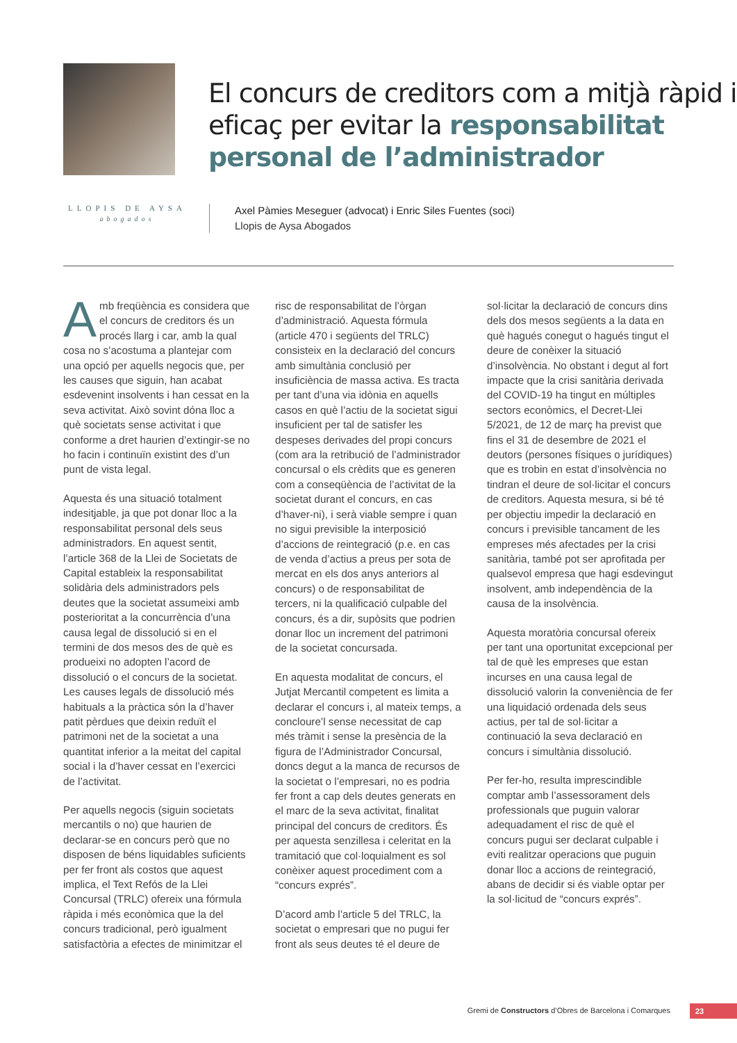El concurs de creditors com a mitjà ràpid i eficaç per evitar la responsabilitat personal de l’administrador
LLOPIS DE AYSA
abogados
Axel Pàmies Meseguer (advocat) i Enric Siles Fuentes (soci)
Llopis de Aysa Abogados
Amb freqüència es considera que el concurs de creditors és un procés llarg i car, amb la qual cosa no s’acostuma a plantejar com una opció per aquells negocis que, per les causes que siguin, han acabat esdevenint insolvents i han cessat en la seva activitat. Això sovint dóna lloc a què societats sense activitat i que conforme a dret haurien d’extingir-se no ho facin i continuïn existint des d’un punt de vista legal.
Aquesta és una situació totalment indesitjable, ja que pot donar lloc a la responsabilitat personal dels seus administradors. En aquest sentit, l’article 368 de la Llei de Societats de Capital estableix la responsabilitat solidària dels administradors pels deutes que la societat assumeixi amb posterioritat a la concurrència d’una causa legal de dissolució si en el termini de dos mesos des de què es produeixi no adopten l’acord de dissolució o el concurs de la societat. Les causes legals de dissolució més habituals a la pràctica són la d’haver patit pèrdues que deixin reduït el patrimoni net de la societat a una quantitat inferior a la meitat del capital social i la d’haver cessat en l’exercici de l’activitat.
Per aquells negocis (siguin societats mercantils o no) que haurien de declarar-se en concurs però que no disposen de béns liquidables suficients per fer front als costos que aquest implica, el Text Refós de la Llei Concursal (TRLC) ofereix una fórmula ràpida i més econòmica que la del concurs tradicional, però igualment satisfactòria a efectes de minimitzar el risc de responsabilitat de l’òrgan d’administració. Aquesta fórmula (article 470 i següents del TRLC) consisteix en la declaració del concurs amb simultània conclusió per insuficiència de massa activa. Es tracta per tant d’una via idònia en aquells casos en què l’actiu de la societat sigui insuficient per tal de satisfer les despeses derivades del propi concurs (com ara la retribució de l’administrador concursal o els crèdits que es generen com a conseqüència de l’activitat de la societat durant el concurs, en cas d’haver-ni), i serà viable sempre i quan no sigui previsible la interposició d’accions de reintegració (p.e. en cas de venda d’actius a preus per sota de mercat en els dos anys anteriors al concurs) o de responsabilitat de tercers, ni la qualificació culpable del concurs, és a dir, supòsits que podrien donar lloc un increment del patrimoni de la societat concursada.
En aquesta modalitat de concurs, el Jutjat Mercantil competent es limita a declarar el concurs i, al mateix temps, a concloure’l sense necessitat de cap més tràmit i sense la presència de la figura de l’Administrador Concursal, doncs degut a la manca de recursos de la societat o l’empresari, no es podria fer front a cap dels deutes generats en el marc de la seva activitat, finalitat principal del concurs de creditors. És per aquesta senzillesa i celeritat en la tramitació que col·loquialment es sol conèixer aquest procediment com a “concurs exprés”.
D’acord amb l’article 5 del TRLC, la societat o empresari que no pugui fer front als seus deutes té el deure de sol·licitar la declaració de concurs dins dels dos mesos següents a la data en què hagués conegut o hagués tingut el deure de conèixer la situació d’insolvència. No obstant i degut al fort impacte que la crisi sanitària derivada del COVID-19 ha tingut en múltiples sectors econòmics, el Decret-Llei 5/2021, de 12 de març ha previst que fins el 31 de desembre de 2021 el deutors (persones físiques o jurídiques) que es trobin en estat d’insolvència no tindran el deure de sol·licitar el concurs de creditors. Aquesta mesura, si bé té per objectiu impedir la declaració en concurs i previsible tancament de les empreses més afectades per la crisi sanitària, també pot ser aprofitada per qualsevol empresa que hagi esdevingut insolvent, amb independència de la causa de la insolvència.
Aquesta moratòria concursal ofereix per tant una oportunitat excepcional per tal de què les empreses que estan incurses en una causa legal de dissolució valorin la conveniència de fer una liquidació ordenada dels seus actius, per tal de sol·licitar a continuació la seva declaració en concurs i simultània dissolució.
Per fer-ho, resulta imprescindible comptar amb l’assessorament dels professionals que puguin valorar adequadament el risc de què el concurs pugui ser declarat culpable i eviti realitzar operacions que puguin donar lloc a accions de reintegració, abans de decidir si és viable optar per la sol·licitud de “concurs exprés”.
Gremi de Constructors d’Obres de Barcelona i Comarques
23